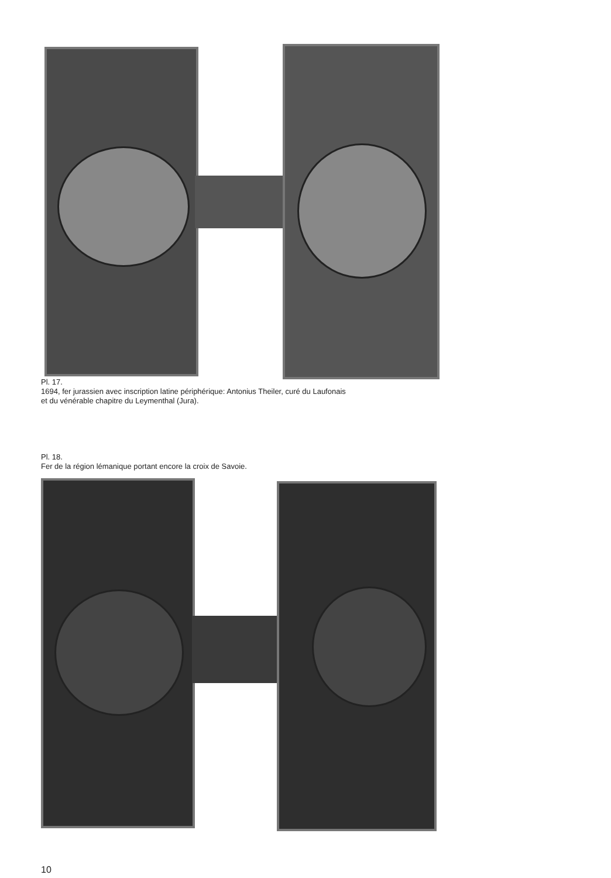Pl. 17.
1694, fer jurassien avec inscription latine périphérique: Antonius Theiler, curé du Laufonais
et du vénérable chapitre du Leymenthal (Jura).
Pl. 18.
Fer de la région lémanique portant encore la croix de Savoie.
10